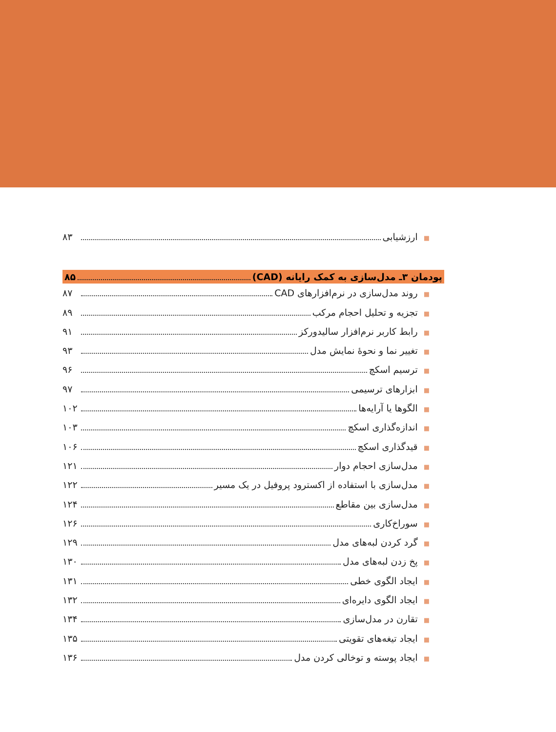■ ارزشیابی ۸۳
پودمان ۳ـ مدل‌سازی به کمک رایانه (CAD) ۸۵
■ روند مدل‌سازی در نرم‌افزارهای CAD ۸۷
■ تجزیه و تحلیل احجام مرکب ۸۹
■ رابط کاربر نرم‌افزار سالیدورکز ۹۱
■ تغییر نما و نحوهٔ نمایش مدل ۹۳
■ ترسیم اسکچ ۹۶
■ ابزارهای ترسیمی ۹۷
■ الگوها یا آرایه‌ها ۱۰۲
■ اندازه‌گذاری اسکچ ۱۰۳
■ قیدگذاری اسکچ ۱۰۶
■ مدل‌سازی احجام دوار ۱۲۱
■ مدل‌سازی با استفاده از اکسترود پروفیل در یک مسیر ۱۲۲
■ مدل‌سازی بین مقاطع ۱۲۴
■ سوراخ‌کاری ۱۲۶
■ گرد کردن لبه‌های مدل ۱۲۹
■ پخ زدن لبه‌های مدل ۱۳۰
■ ایجاد الگوی خطی ۱۳۱
■ ایجاد الگوی دایره‌ای ۱۳۲
■ تقارن در مدل‌سازی ۱۳۴
■ ایجاد تیغه‌های تقویتی ۱۳۵
■ ایجاد پوسته و توخالی کردن مدل ۱۳۶